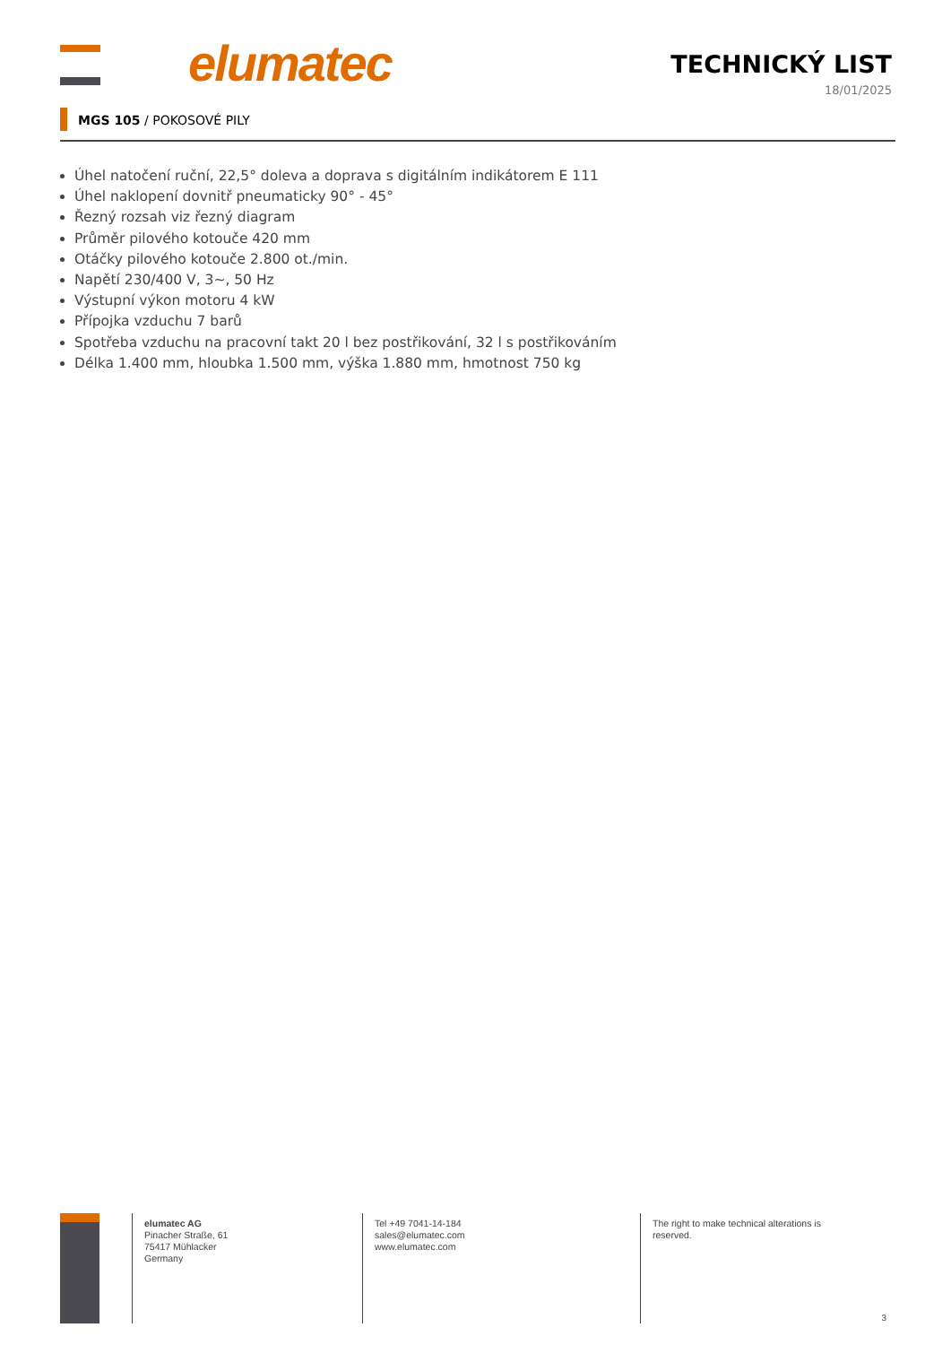elumatec
TECHNICKÝ LIST
18/01/2025
MGS 105 / POKOSOVÉ PILY
Úhel natočení ruční, 22,5° doleva a doprava s digitálním indikátorem E 111
Úhel naklopení dovnitř pneumaticky 90° - 45°
Řezný rozsah viz řezný diagram
Průměr pilového kotouče 420 mm
Otáčky pilového kotouče 2.800 ot./min.
Napětí 230/400 V, 3~, 50 Hz
Výstupní výkon motoru 4 kW
Přípojka vzduchu 7 barů
Spotřeba vzduchu na pracovní takt 20 l bez postřikování, 32 l s postřikováním
Délka 1.400 mm, hloubka 1.500 mm, výška 1.880 mm, hmotnost 750 kg
elumatec AG
Pinacher Straße, 61
75417 Mühlacker
Germany
Tel +49 7041-14-184
sales@elumatec.com
www.elumatec.com
The right to make technical alterations is reserved.
3